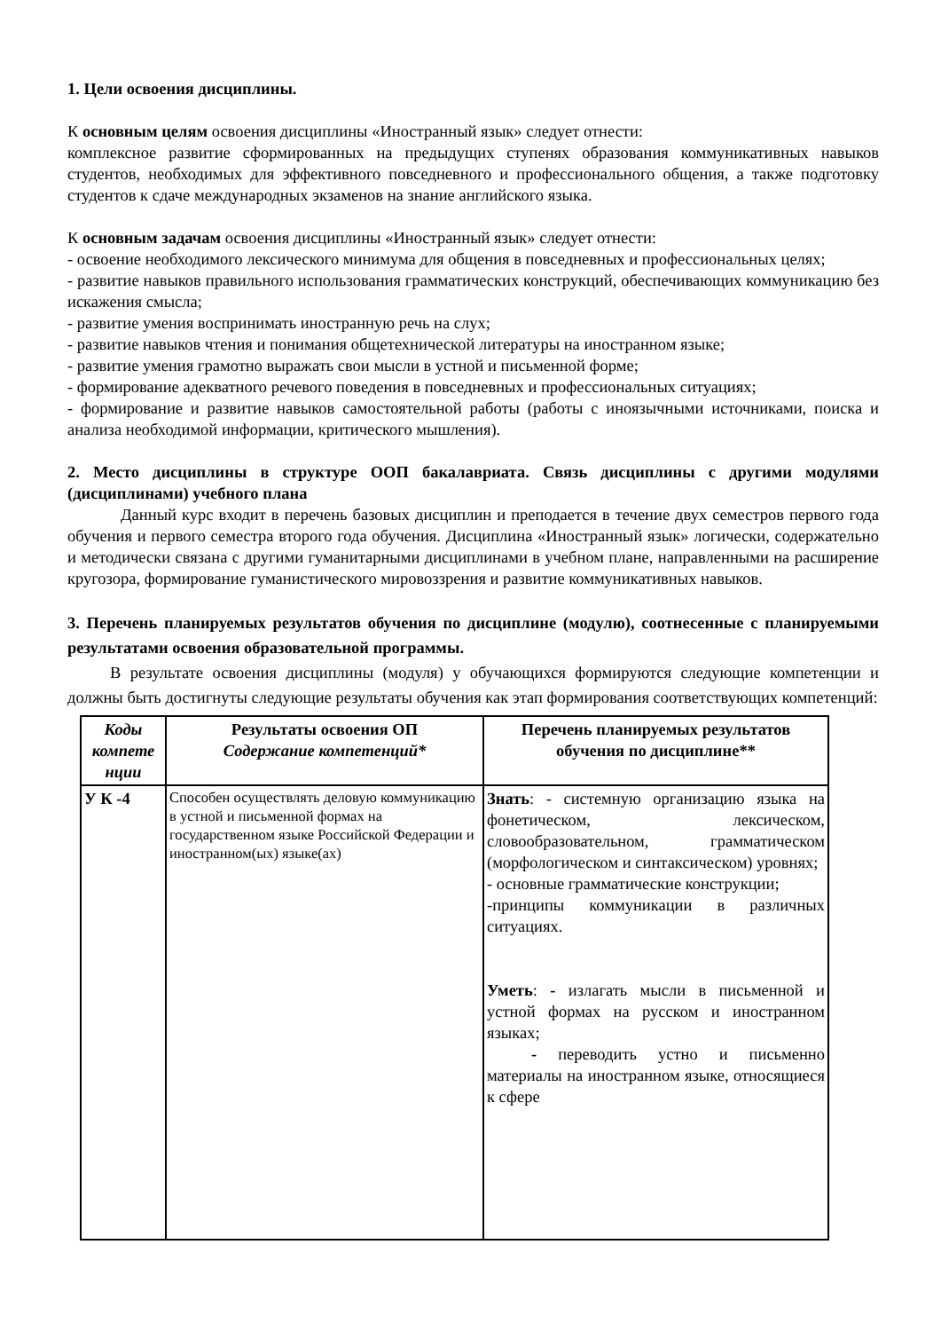1. Цели освоения дисциплины.
К основным целям освоения дисциплины «Иностранный язык» следует отнести:
комплексное развитие сформированных на предыдущих ступенях образования коммуникативных навыков студентов, необходимых для эффективного повседневного и профессионального общения, а также подготовку студентов к сдаче международных экзаменов на знание английского языка.
К основным задачам освоения дисциплины «Иностранный язык» следует отнести:
- освоение необходимого лексического минимума для общения в повседневных и профессиональных целях;
- развитие навыков правильного использования грамматических конструкций, обеспечивающих коммуникацию без искажения смысла;
- развитие умения воспринимать иностранную речь на слух;
- развитие навыков чтения и понимания общетехнической литературы на иностранном языке;
- развитие умения грамотно выражать свои мысли в устной и письменной форме;
- формирование адекватного речевого поведения в повседневных и профессиональных ситуациях;
- формирование и развитие навыков самостоятельной работы (работы с иноязычными источниками, поиска и анализа необходимой информации, критического мышления).
2. Место дисциплины в структуре ООП бакалавриата. Связь дисциплины с другими модулями (дисциплинами) учебного плана
Данный курс входит в перечень базовых дисциплин и преподается в течение двух семестров первого года обучения и первого семестра второго года обучения. Дисциплина «Иностранный язык» логически, содержательно и методически связана с другими гуманитарными дисциплинами в учебном плане, направленными на расширение кругозора, формирование гуманистического мировоззрения и развитие коммуникативных навыков.
3. Перечень планируемых результатов обучения по дисциплине (модулю), соотнесенные с планируемыми результатами освоения образовательной программы.
В результате освоения дисциплины (модуля) у обучающихся формируются следующие компетенции и должны быть достигнуты следующие результаты обучения как этап формирования соответствующих компетенций:
| Коды компете нции | Результаты освоения ОП Содержание компетенций* | Перечень планируемых результатов обучения по дисциплине** |
| --- | --- | --- |
| У К -4 | Способен осуществлять деловую коммуникацию в устной и письменной формах на государственном языке Российской Федерации и иностранном(ых) языке(ах) | Знать : - системную организацию языка на фонетическом, лексическом, словообразовательном, грамматическом (морфологическом и синтаксическом) уровнях; - основные грамматические конструкции; -принципы коммуникации в различных ситуациях. Уметь : - излагать мысли в письменной и устной формах на русском и иностранном языках; - переводить устно и письменно материалы на иностранном языке, относящиеся к сфере |